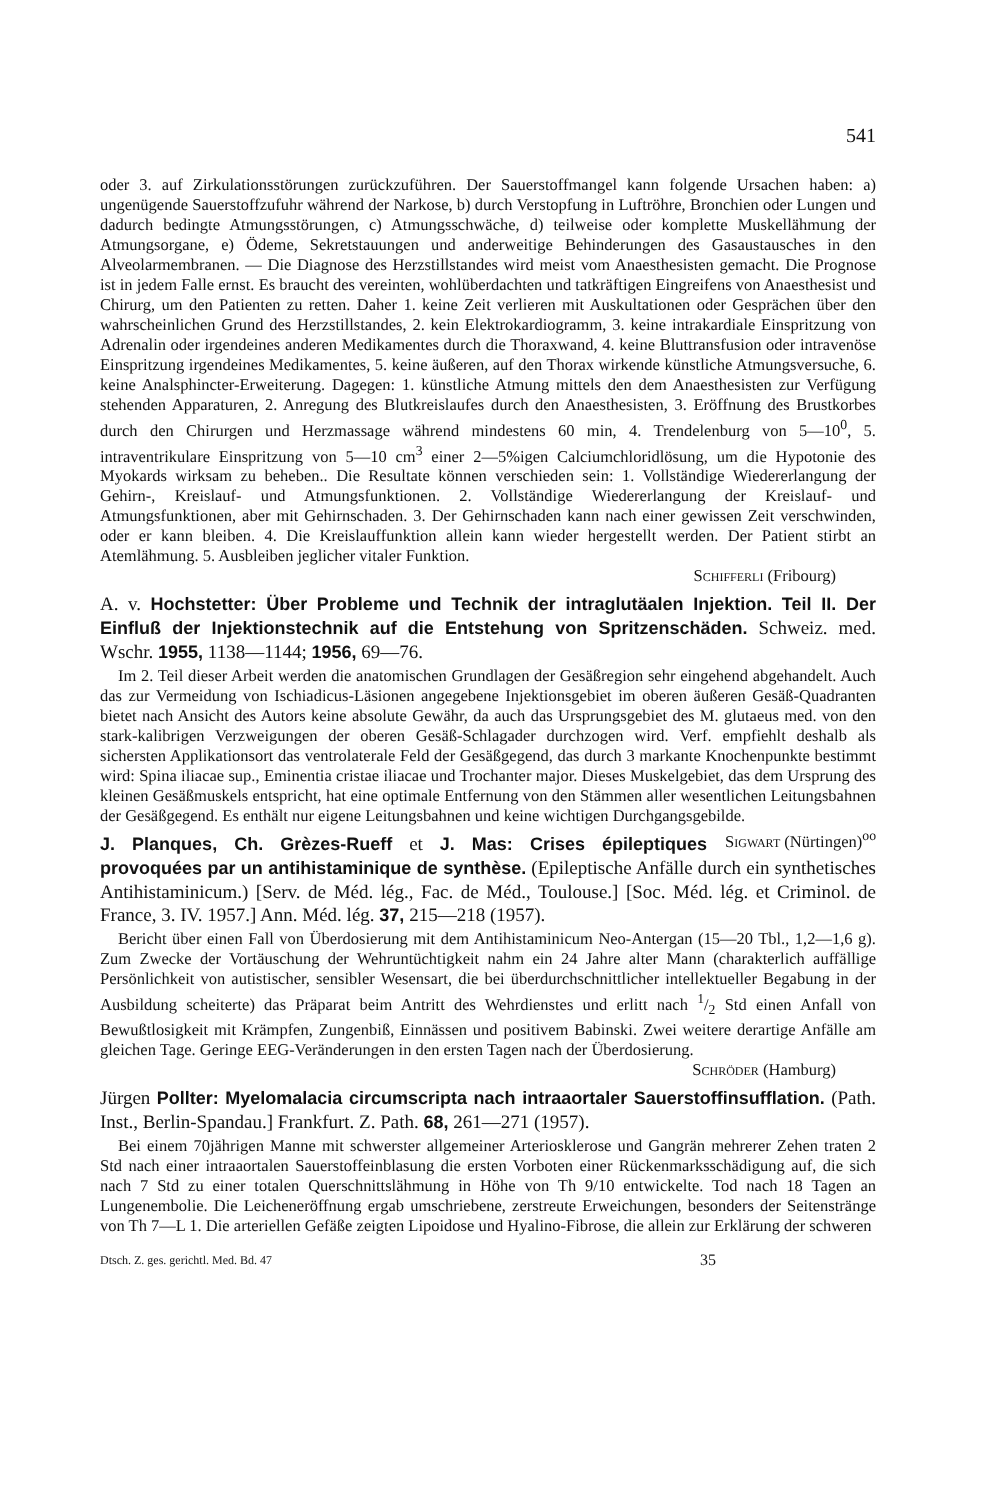541
oder 3. auf Zirkulationsstörungen zurückzuführen. Der Sauerstoffmangel kann folgende Ursachen haben: a) ungenügende Sauerstoffzufuhr während der Narkose, b) durch Verstopfung in Luftröhre, Bronchien oder Lungen und dadurch bedingte Atmungsstörungen, c) Atmungsschwäche, d) teilweise oder komplette Muskellähmung der Atmungsorgane, e) Ödeme, Sekretstauungen und anderweitige Behinderungen des Gasaustausches in den Alveolarmembranen. — Die Diagnose des Herzstillstandes wird meist vom Anaesthesisten gemacht. Die Prognose ist in jedem Falle ernst. Es braucht des vereinten, wohlüberdachten und tatkräftigen Eingreifens von Anaesthesist und Chirurg, um den Patienten zu retten. Daher 1. keine Zeit verlieren mit Auskultationen oder Gesprächen über den wahrscheinlichen Grund des Herzstillstandes, 2. kein Elektrokardiogramm, 3. keine intrakardiale Einspritzung von Adrenalin oder irgendeines anderen Medikamentes durch die Thoraxwand, 4. keine Bluttransfusion oder intravenöse Einspritzung irgendeines Medikamentes, 5. keine äußeren, auf den Thorax wirkende künstliche Atmungsversuche, 6. keine Analsphincter-Erweiterung. Dagegen: 1. künstliche Atmung mittels den dem Anaesthesisten zur Verfügung stehenden Apparaturen, 2. Anregung des Blutkreislaufes durch den Anaesthesisten, 3. Eröffnung des Brustkorbes durch den Chirurgen und Herzmassage während mindestens 60 min, 4. Trendelenburg von 5—10<sup>0</sup>, 5. intraventrikulare Einspritzung von 5—10 cm<sup>3</sup> einer 2—5%igen Calciumchloridlösung, um die Hypotonie des Myokards wirksam zu beheben.. Die Resultate können verschieden sein: 1. Vollständige Wiedererlangung der Gehirn-, Kreislauf- und Atmungsfunktionen. 2. Vollständige Wiedererlangung der Kreislauf- und Atmungsfunktionen, aber mit Gehirnschaden. 3. Der Gehirnschaden kann nach einer gewissen Zeit verschwinden, oder er kann bleiben. 4. Die Kreislauffunktion allein kann wieder hergestellt werden. Der Patient stirbt an Atemlähmung. 5. Ausbleiben jeglicher vitaler Funktion.
Schifferli (Fribourg)
A. v. Hochstetter: Über Probleme und Technik der intraglutäalen Injektion. Teil II. Der Einfluß der Injektionstechnik auf die Entstehung von Spritzenschäden. Schweiz. med. Wschr. 1955, 1138—1144; 1956, 69—76.
Im 2. Teil dieser Arbeit werden die anatomischen Grundlagen der Gesäßregion sehr eingehend abgehandelt. Auch das zur Vermeidung von Ischiadicus-Läsionen angegebene Injektionsgebiet im oberen äußeren Gesäß-Quadranten bietet nach Ansicht des Autors keine absolute Gewähr, da auch das Ursprungsgebiet des M. glutaeus med. von den stark-kalibrigen Verzweigungen der oberen Gesäß-Schlagader durchzogen wird. Verf. empfiehlt deshalb als sichersten Applikationsort das ventrolaterale Feld der Gesäßgegend, das durch 3 markante Knochenpunkte bestimmt wird: Spina iliacae sup., Eminentia cristae iliacae und Trochanter major. Dieses Muskelgebiet, das dem Ursprung des kleinen Gesäßmuskels entspricht, hat eine optimale Entfernung von den Stämmen aller wesentlichen Leitungsbahnen der Gesäßgegend. Es enthält nur eigene Leitungsbahnen und keine wichtigen Durchgangsgebilde. Sigwart (Nürtingen)<sup>oo</sup>
J. Planques, Ch. Grèzes-Rueff et J. Mas: Crises épileptiques provoquées par un antihistaminique de synthèse. (Epileptische Anfälle durch ein synthetisches Antihistaminicum.) [Serv. de Méd. lég., Fac. de Méd., Toulouse.] [Soc. Méd. lég. et Criminol. de France, 3. IV. 1957.] Ann. Méd. lég. 37, 215—218 (1957).
Bericht über einen Fall von Überdosierung mit dem Antihistaminicum Neo-Antergan (15—20 Tbl., 1,2—1,6 g). Zum Zwecke der Vortäuschung der Wehruntüchtigkeit nahm ein 24 Jahre alter Mann (charakterlich auffällige Persönlichkeit von autistischer, sensibler Wesensart, die bei überdurchschnittlicher intellektueller Begabung in der Ausbildung scheiterte) das Präparat beim Antritt des Wehrdienstes und erlitt nach 1/2 Std einen Anfall von Bewußtlosigkeit mit Krämpfen, Zungenbiß, Einnässen und positivem Babinski. Zwei weitere derartige Anfälle am gleichen Tage. Geringe EEG-Veränderungen in den ersten Tagen nach der Überdosierung.
Schröder (Hamburg)
Jürgen Pollter: Myelomalacia circumscripta nach intraaortaler Sauerstoffinsufflation. (Path. Inst., Berlin-Spandau.] Frankfurt. Z. Path. 68, 261—271 (1957).
Bei einem 70jährigen Manne mit schwerster allgemeiner Arteriosklerose und Gangrän mehrerer Zehen traten 2 Std nach einer intraaortalen Sauerstoffeinblasung die ersten Vorboten einer Rückenmarksschädigung auf, die sich nach 7 Std zu einer totalen Querschnittslähmung in Höhe von Th 9/10 entwickelte. Tod nach 18 Tagen an Lungenembolie. Die Leicheneröffnung ergab umschriebene, zerstreute Erweichungen, besonders der Seitenstränge von Th 7—L 1. Die arteriellen Gefäße zeigten Lipoidose und Hyalino-Fibrose, die allein zur Erklärung der schweren
Dtsch. Z. ges. gerichtl. Med. Bd. 47 35